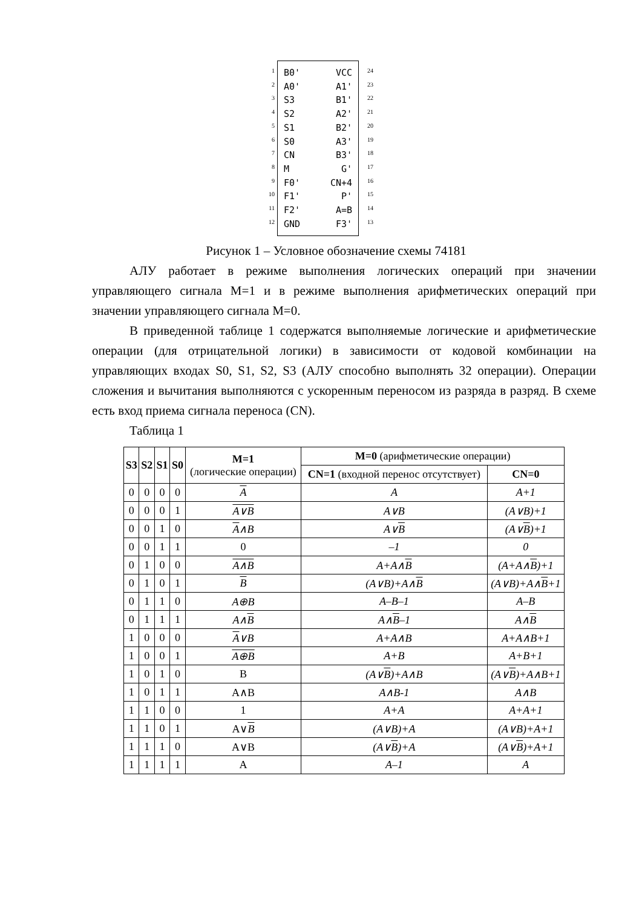1
2
3
4
5
6
7
8
9
10
11
12
B0'
A0'
S3
S2
S1
S0
CN
M
F0'
F1'
F2'
GND
VCC
A1'
B1'
A2'
B2'
A3'
B3'
G'
CN+4
P'
A=B
F3'
24
23
22
21
20
19
18
17
16
15
14
13
Рисунок 1 – Условное обозначение схемы 74181
АЛУ работает в режиме выполнения логических операций при значении управляющего сигнала М=1 и в режиме выполнения арифметических операций при значении управляющего сигнала М=0.
В приведенной таблице 1 содержатся выполняемые логические и арифметические операции (для отрицательной логики) в зависимости от кодовой комбинации на управляющих входах S0, S1, S2, S3 (АЛУ способно выполнять 32 операции). Операции сложения и вычитания выполняются с ускоренным переносом из разряда в разряд. В схеме есть вход приема сигнала переноса (CN).
Таблица 1
| S3 | S2 | S1 | S0 | M=1 (логические операции) | M=0 (арифметические операции) | |
| --- | --- | --- | --- | --- | --- | --- |
| | | | | | CN=1 (входной перенос отсутствует) | CN=0 |
| 0 | 0 | 0 | 0 | A | A | A+1 |
| 0 | 0 | 0 | 1 | A∨B | A∨B | (A∨B)+1 |
| 0 | 0 | 1 | 0 | A ∧B | A∨ B | (A∨ B )+1 |
| 0 | 0 | 1 | 1 | 0 | –1 | 0 |
| 0 | 1 | 0 | 0 | A∧B | A+A∧ B | (A+A∧ B )+1 |
| 0 | 1 | 0 | 1 | B | (A∨B)+A∧ B | (A∨B)+A∧ B +1 |
| 0 | 1 | 1 | 0 | A⊕B | A–B–1 | A–B |
| 0 | 1 | 1 | 1 | A∧ B | A∧ B –1 | A∧ B |
| 1 | 0 | 0 | 0 | A ∨B | A+A∧B | A+A∧B+1 |
| 1 | 0 | 0 | 1 | A⊕ B | A+B | A+B+1 |
| 1 | 0 | 1 | 0 | B | (A∨ B )+A∧B | (A∨ B )+A∧B+1 |
| 1 | 0 | 1 | 1 | A∧B | A∧B-1 | A∧B |
| 1 | 1 | 0 | 0 | 1 | A+A | A+A+1 |
| 1 | 1 | 0 | 1 | A∨ B | (A∨B)+A | (A∨B)+A+1 |
| 1 | 1 | 1 | 0 | A∨B | (A∨ B )+A | (A∨ B )+A+1 |
| 1 | 1 | 1 | 1 | A | A–1 | A |